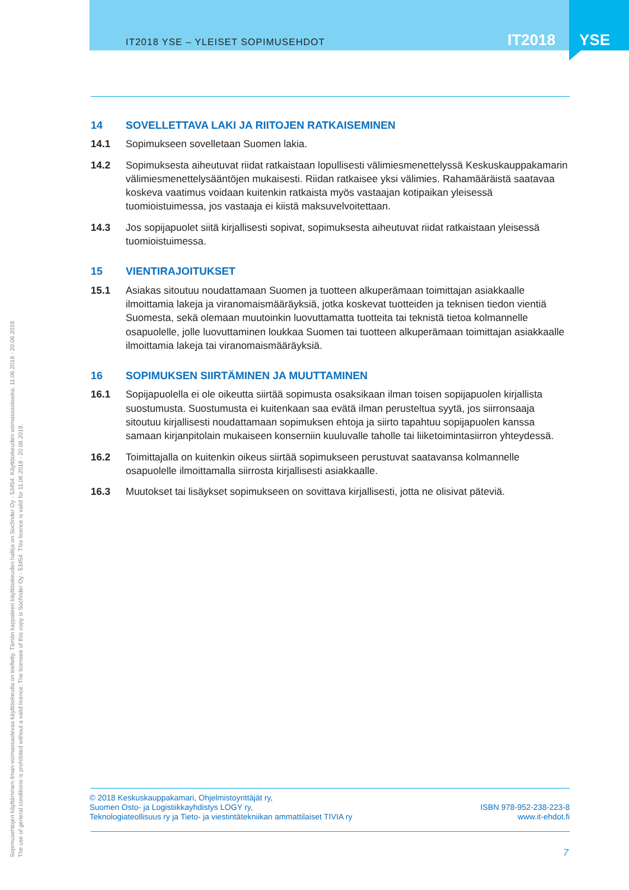IT2018 YSE – YLEISET SOPIMUSEHDOT
IT2018 YSE
14 SOVELLETTAVA LAKI JA RIITOJEN RATKAISEMINEN
14.1 Sopimukseen sovelletaan Suomen lakia.
14.2 Sopimuksesta aiheutuvat riidat ratkaistaan lopullisesti välimiesmenettelyssä Keskuskauppakamarin välimiesmenettelysääntöjen mukaisesti. Riidan ratkaisee yksi välimies. Rahamääräistä saatavaa koskeva vaatimus voidaan kuitenkin ratkaista myös vastaajan kotipaikan yleisessä tuomioistuimessa, jos vastaaja ei kiistä maksuvelvoitettaan.
14.3 Jos sopijapuolet siitä kirjallisesti sopivat, sopimuksesta aiheutuvat riidat ratkaistaan yleisessä tuomioistuimessa.
15 VIENTIRAJOITUKSET
15.1 Asiakas sitoutuu noudattamaan Suomen ja tuotteen alkuperämaan toimittajan asiakkaalle ilmoittamia lakeja ja viranomaismääräyksiä, jotka koskevat tuotteiden ja teknisen tiedon vientiä Suomesta, sekä olemaan muutoinkin luovuttamatta tuotteita tai teknistä tietoa kolmannelle osapuolelle, jolle luovuttaminen loukkaa Suomen tai tuotteen alkuperämaan toimittajan asiakkaalle ilmoittamia lakeja tai viranomaismääräyksiä.
16 SOPIMUKSEN SIIRTÄMINEN JA MUUTTAMINEN
16.1 Sopijapuolella ei ole oikeutta siirtää sopimusta osaksikaan ilman toisen sopijapuolen kirjallista suostumusta. Suostumusta ei kuitenkaan saa evätä ilman perusteltua syytä, jos siirronsaaja sitoutuu kirjallisesti noudattamaan sopimuksen ehtoja ja siirto tapahtuu sopijapuolen kanssa samaan kirjanpitolain mukaiseen konserniin kuuluvalle taholle tai liiketoimintasiirron yhteydessä.
16.2 Toimittajalla on kuitenkin oikeus siirtää sopimukseen perustuvat saatavansa kolmannelle osapuolelle ilmoittamalla siirrosta kirjallisesti asiakkaalle.
16.3 Muutokset tai lisäykset sopimukseen on sovittava kirjallisesti, jotta ne olisivat päteviä.
Sopimusehtojen käyttäminen ilman voimassaolevaa käyttöoikeutta on kielletty. Tämän kappaleen käyttöoikeuden haltija on Socfinder Oy - 53454. Käyttöoikeuden voimassaoloaika: 11.06.2018 - 20.06.2019.
The use of general conditions is prohibited without a valid licence. The licensee of this copy is Socfinder Oy - 53454. This licence is valid for 11.06.2018 - 20.06.2019.
© 2018 Keskuskauppakamari, Ohjelmistoyrittäjät ry,
Suomen Osto- ja Logistiikkayhdistys LOGY ry,
Teknologiateollisuus ry ja Tieto- ja viestintätekniikan ammattilaiset TIVIA ry
ISBN 978-952-238-223-8
www.it-ehdot.fi
7